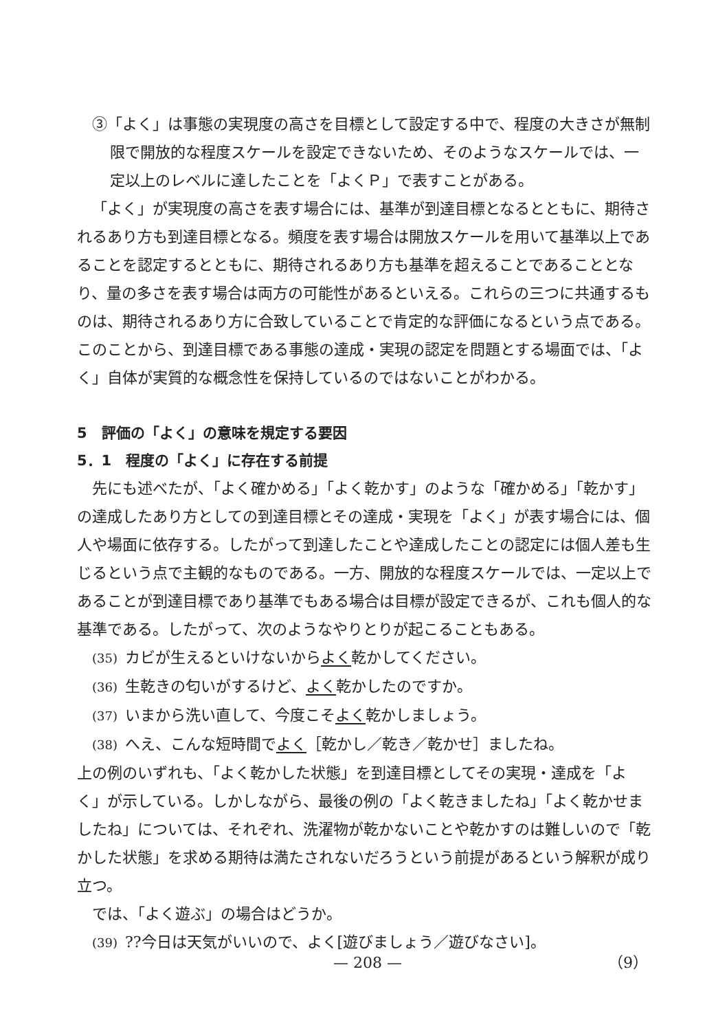③「よく」は事態の実現度の高さを目標として設定する中で、程度の大きさが無制限で開放的な程度スケールを設定できないため、そのようなスケールでは、一定以上のレベルに達したことを「よくＰ」で表すことがある。
「よく」が実現度の高さを表す場合には、基準が到達目標となるとともに、期待されるあり方も到達目標となる。頻度を表す場合は開放スケールを用いて基準以上であることを認定するとともに、期待されるあり方も基準を超えることであることとなり、量の多さを表す場合は両方の可能性があるといえる。これらの三つに共通するものは、期待されるあり方に合致していることで肯定的な評価になるという点である。このことから、到達目標である事態の達成・実現の認定を問題とする場面では、「よく」自体が実質的な概念性を保持しているのではないことがわかる。
5　評価の「よく」の意味を規定する要因
5．1　程度の「よく」に存在する前提
先にも述べたが、「よく確かめる」「よく乾かす」のような「確かめる」「乾かす」の達成したあり方としての到達目標とその達成・実現を「よく」が表す場合には、個人や場面に依存する。したがって到達したことや達成したことの認定には個人差も生じるという点で主観的なものである。一方、開放的な程度スケールでは、一定以上であることが到達目標であり基準でもある場合は目標が設定できるが、これも個人的な基準である。したがって、次のようなやりとりが起こることもある。
(35) カビが生えるといけないからよく乾かしてください。
(36) 生乾きの匂いがするけど、よく乾かしたのですか。
(37) いまから洗い直して、今度こそよく乾かしましょう。
(38) へえ、こんな短時間でよく［乾かし／乾き／乾かせ］ましたね。
上の例のいずれも、「よく乾かした状態」を到達目標としてその実現・達成を「よく」が示している。しかしながら、最後の例の「よく乾きましたね」「よく乾かせましたね」については、それぞれ、洗濯物が乾かないことや乾かすのは難しいので「乾かした状態」を求める期待は満たされないだろうという前提があるという解釈が成り立つ。
では、「よく遊ぶ」の場合はどうか。
(39)??今日は天気がいいので、よく[遊びましょう／遊びなさい]。
— 208 — （9）